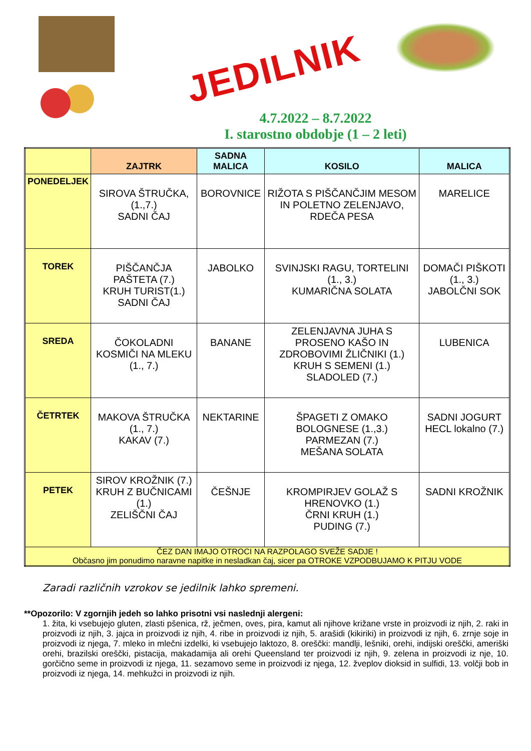JEDILNIK
4.7.2022 – 8.7.2022
I. starostno obdobje (1 – 2 leti)
| | ZAJTRK | SADNA MALICA | KOSILO | MALICA |
| --- | --- | --- | --- | --- |
| PONEDELJEK | SIROVA ŠTRUČKA, (1.,7.) SADNI ČAJ | BOROVNICE | RIŽOTA S PIŠČANČJIM MESOM IN POLETNO ZELENJAVO, RDEČA PESA | MARELICE |
| TOREK | PIŠČANČJA PAŠTETA (7.) KRUH TURIST(1.) SADNI ČAJ | JABOLKO | SVINJSKI RAGU, TORTELINI (1., 3.) KUMARIČNA SOLATA | DOMAČI PIŠKOTI (1., 3.) JABOLČNI SOK |
| SREDA | ČOKOLADNI KOSMIČI NA MLEKU (1., 7.) | BANANE | ZELENJAVNA JUHA S PROSENO KAŠO IN ZDROBOVIMI ŽLIČNIKI (1.) KRUH S SEMENI (1.) SLADOLED (7.) | LUBENICA |
| ČETRTEK | MAKOVA ŠTRUČKA (1., 7.) KAKAV (7.) | NEKTARINE | ŠPAGETI Z OMAKO BOLOGNESE (1.,3.) PARMEZAN (7.) MEŠANA SOLATA | SADNI JOGURT HECL lokalno (7.) |
| PETEK | SIROV KROŽNIK (7.) KRUH Z BUČNICAMI (1.) ZELIŠČNI ČAJ | ČEŠNJE | KROMPIRJEV GOLAŽ S HRENOVKO (1.) ČRNI KRUH (1.) PUDING (7.) | SADNI KROŽNIK |
| ČEZ DAN IMAJO OTROCI NA RAZPOLAGO SVEŽE SADJE ! Občasno jim ponudimo naravne napitke in nesladkan čaj, sicer pa OTROKE VZPODBUJAMO K PITJU VODE | | | | |
Zaradi različnih vzrokov se jedilnik lahko spremeni.
**Opozorilo: V zgornjih jedeh so lahko prisotni vsi naslednji alergeni:
1. žita, ki vsebujejo gluten, zlasti pšenica, rž, ječmen, oves, pira, kamut ali njihove križane vrste in proizvodi iz njih, 2. raki in proizvodi iz njih, 3. jajca in proizvodi iz njih, 4. ribe in proizvodi iz njih, 5. arašidi (kikiriki) in proizvodi iz njih, 6. zrnje soje in proizvodi iz njega, 7. mleko in mlečni izdelki, ki vsebujejo laktozo, 8. oreščki: mandlji, lešniki, orehi, indijski oreščki, ameriški orehi, brazilski oreščki, pistacija, makadamija ali orehi Queensland ter proizvodi iz njih, 9. zelena in proizvodi iz nje, 10. gorčično seme in proizvodi iz njega, 11. sezamovo seme in proizvodi iz njega, 12. žveplov dioksid in sulfidi, 13. volčji bob in proizvodi iz njega, 14. mehkužci in proizvodi iz njih.